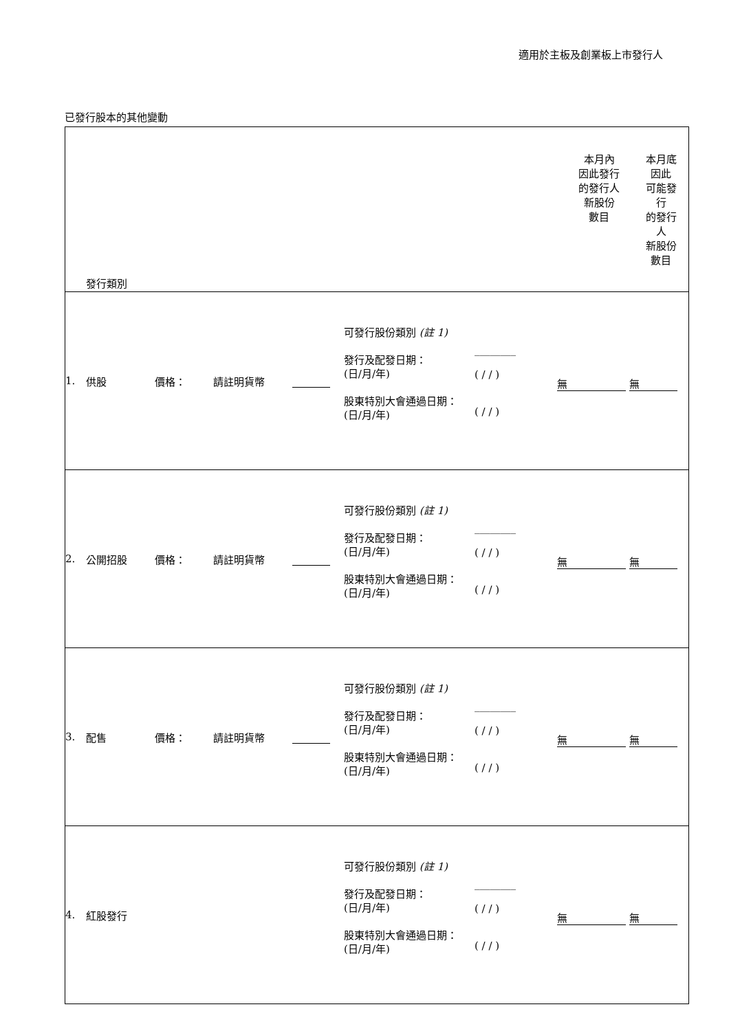適用於主板及創業板上市發行人
已發行股本的其他變動
| / 發行類別 / 本月內 因此發行 的發行人 新股份 數目 / 本月底 因此 可能發 行 的發行 人 新股份 數目 / |
| / 1. / 供股 / 價格： / 請註明貨幣 / / 可發行股份類別 (註 1) 發行及配發日期： (日/月/年) 股東特別大會通過日期： (日/月/年) / ________ ( / / ) ( / / ) / 無 無 / |
| / 2. / 公開招股 / 價格： / 請註明貨幣 / / 可發行股份類別 (註 1) 發行及配發日期： (日/月/年) 股東特別大會通過日期： (日/月/年) / ________ ( / / ) ( / / ) / 無 無 / |
| / 3. / 配售 / 價格： / 請註明貨幣 / / 可發行股份類別 (註 1) 發行及配發日期： (日/月/年) 股東特別大會通過日期： (日/月/年) / ________ ( / / ) ( / / ) / 無 無 / |
| / 4. / 紅股發行 / 可發行股份類別 (註 1) 發行及配發日期： (日/月/年) 股東特別大會通過日期： (日/月/年) / ________ ( / / ) ( / / ) / 無 無 / |